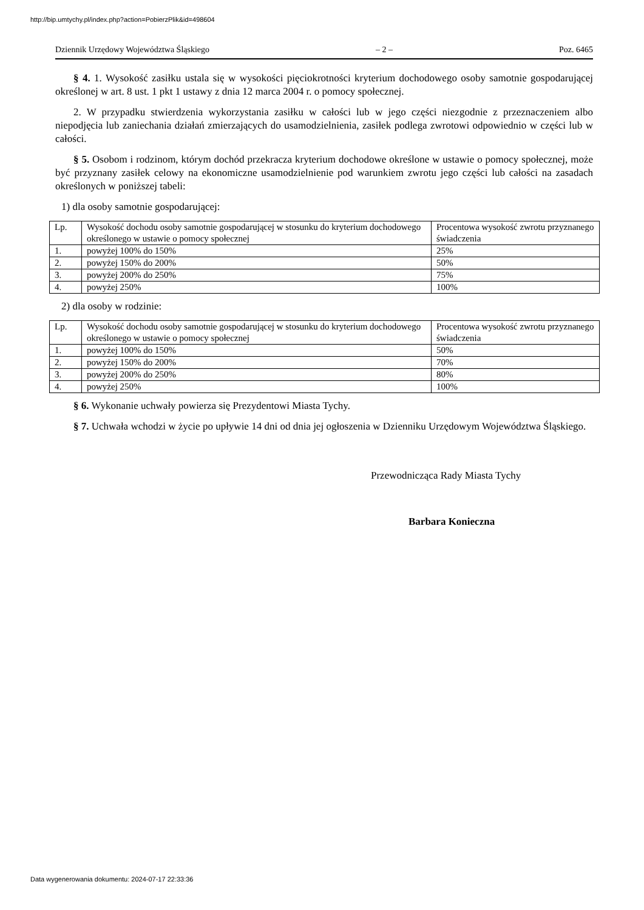http://bip.umtychy.pl/index.php?action=PobierzPlik&id=498604
Dziennik Urzędowy Województwa Śląskiego – 2 – Poz. 6465
§ 4. 1. Wysokość zasiłku ustala się w wysokości pięciokrotności kryterium dochodowego osoby samotnie gospodarującej określonej w art. 8 ust. 1 pkt 1 ustawy z dnia 12 marca 2004 r. o pomocy społecznej.
2. W przypadku stwierdzenia wykorzystania zasiłku w całości lub w jego części niezgodnie z przeznaczeniem albo niepodjęcia lub zaniechania działań zmierzających do usamodzielnienia, zasiłek podlega zwrotowi odpowiednio w części lub w całości.
§ 5. Osobom i rodzinom, którym dochód przekracza kryterium dochodowe określone w ustawie o pomocy społecznej, może być przyznany zasiłek celowy na ekonomiczne usamodzielnienie pod warunkiem zwrotu jego części lub całości na zasadach określonych w poniższej tabeli:
1) dla osoby samotnie gospodarującej:
| Lp. | Wysokość dochodu osoby samotnie gospodarującej w stosunku do kryterium dochodowego określonego w ustawie o pomocy społecznej | Procentowa wysokość zwrotu przyznanego świadczenia |
| 1. | powyżej 100% do 150% | 25% |
| 2. | powyżej 150% do 200% | 50% |
| 3. | powyżej 200% do 250% | 75% |
| 4. | powyżej 250% | 100% |
2) dla osoby w rodzinie:
| Lp. | Wysokość dochodu osoby samotnie gospodarującej w stosunku do kryterium dochodowego określonego w ustawie o pomocy społecznej | Procentowa wysokość zwrotu przyznanego świadczenia |
| 1. | powyżej 100% do 150% | 50% |
| 2. | powyżej 150% do 200% | 70% |
| 3. | powyżej 200% do 250% | 80% |
| 4. | powyżej 250% | 100% |
§ 6. Wykonanie uchwały powierza się Prezydentowi Miasta Tychy.
§ 7. Uchwała wchodzi w życie po upływie 14 dni od dnia jej ogłoszenia w Dzienniku Urzędowym Województwa Śląskiego.
Przewodnicząca Rady Miasta Tychy
Barbara Konieczna
Data wygenerowania dokumentu: 2024-07-17 22:33:36